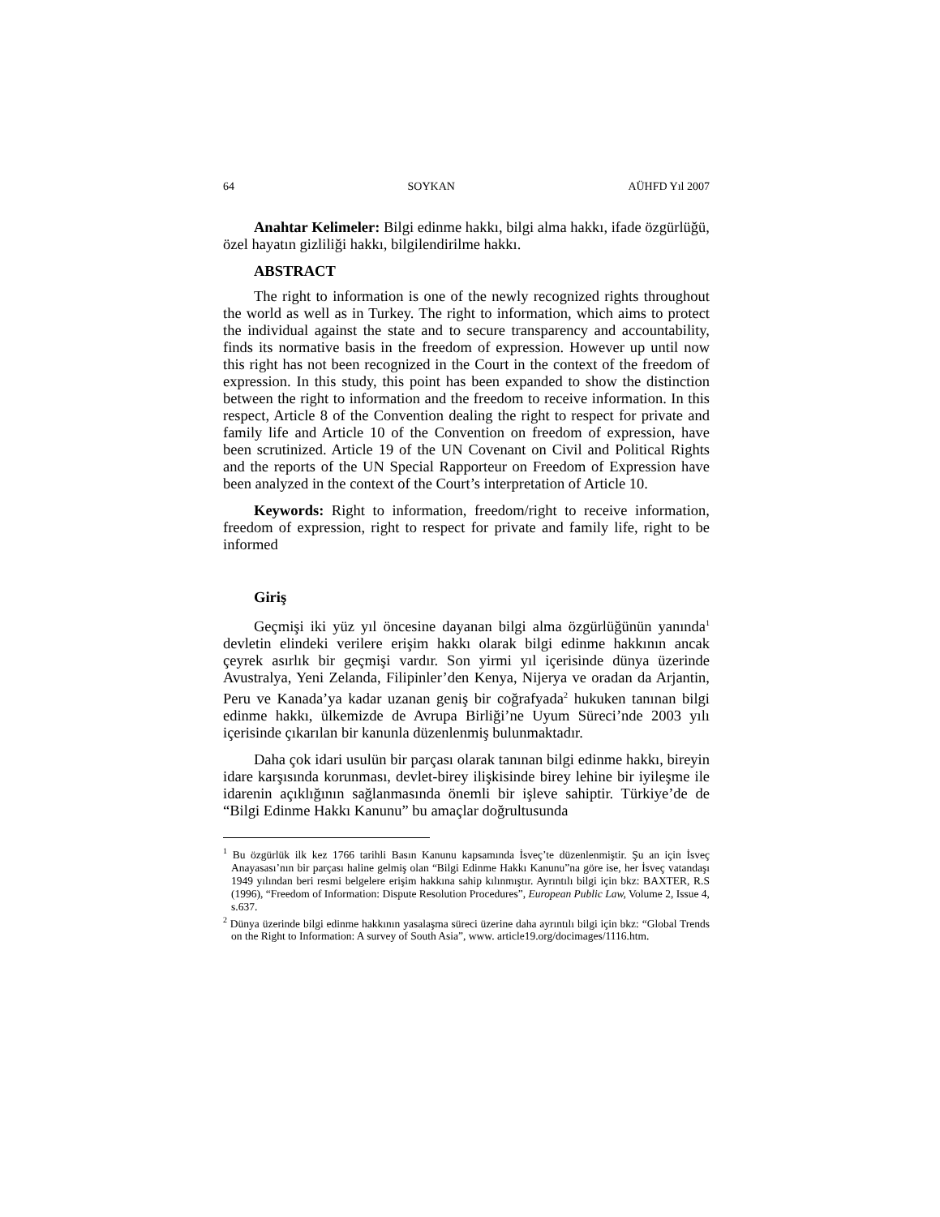64 SOYKAN AÜHFD Yıl 2007
Anahtar Kelimeler: Bilgi edinme hakkı, bilgi alma hakkı, ifade özgürlüğü, özel hayatın gizliliği hakkı, bilgilendirilme hakkı.
ABSTRACT
The right to information is one of the newly recognized rights throughout the world as well as in Turkey. The right to information, which aims to protect the individual against the state and to secure transparency and accountability, finds its normative basis in the freedom of expression. However up until now this right has not been recognized in the Court in the context of the freedom of expression. In this study, this point has been expanded to show the distinction between the right to information and the freedom to receive information. In this respect, Article 8 of the Convention dealing the right to respect for private and family life and Article 10 of the Convention on freedom of expression, have been scrutinized. Article 19 of the UN Covenant on Civil and Political Rights and the reports of the UN Special Rapporteur on Freedom of Expression have been analyzed in the context of the Court’s interpretation of Article 10.
Keywords: Right to information, freedom/right to receive information, freedom of expression, right to respect for private and family life, right to be informed
Giriş
Geçmişi iki yüz yıl öncesine dayanan bilgi alma özgürlüğünün yanında<sup>1</sup> devletin elindeki verilere erişim hakkı olarak bilgi edinme hakkının ancak çeyrek asırlık bir geçmişi vardır. Son yirmi yıl içerisinde dünya üzerinde Avustralya, Yeni Zelanda, Filipinler’den Kenya, Nijerya ve oradan da Arjantin, Peru ve Kanada’ya kadar uzanan geniş bir coğrafyada<sup>2</sup> hukuken tanınan bilgi edinme hakkı, ülkemizde de Avrupa Birliği’ne Uyum Süreci’nde 2003 yılı içerisinde çıkarılan bir kanunla düzenlenmiş bulunmaktadır.
Daha çok idari usulün bir parçası olarak tanınan bilgi edinme hakkı, bireyin idare karşısında korunması, devlet-birey ilişkisinde birey lehine bir iyileşme ile idarenin açıklığının sağlanmasında önemli bir işleve sahiptir. Türkiye’de de “Bilgi Edinme Hakkı Kanunu” bu amaçlar doğrultusunda
<sup>1</sup> Bu özgürlük ilk kez 1766 tarihli Basın Kanunu kapsamında İsveç’te düzenlenmiştir. Şu an için İsveç Anayasası’nın bir parçası haline gelmiş olan “Bilgi Edinme Hakkı Kanunu”na göre ise, her İsveç vatandaşı 1949 yılından beri resmi belgelere erişim hakkına sahip kılınmıştır. Ayrıntılı bilgi için bkz: BAXTER, R.S (1996), “Freedom of Information: Dispute Resolution Procedures”, European Public Law, Volume 2, Issue 4, s.637.
<sup>2</sup> Dünya üzerinde bilgi edinme hakkının yasalaşma süreci üzerine daha ayrıntılı bilgi için bkz: “Global Trends on the Right to Information: A survey of South Asia”, www. article19.org/docimages/1116.htm.